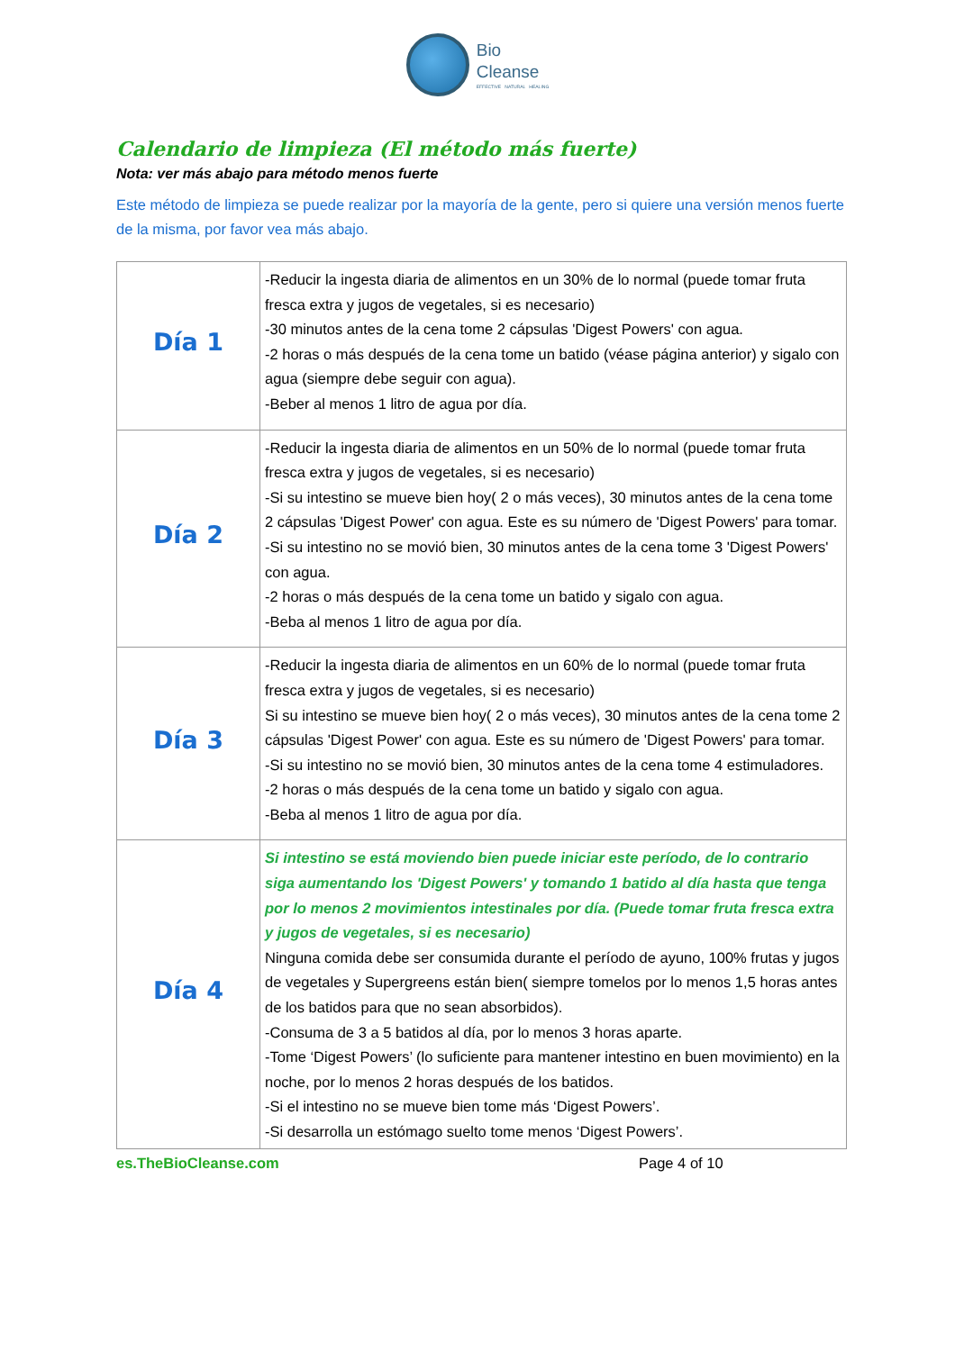Bio
Cleanse
EFFECTIVE NATURAL HEALING
Calendario de limpieza (El método más fuerte)
Nota: ver más abajo para método menos fuerte
Este método de limpieza se puede realizar por la mayoría de la gente, pero si quiere una versión menos fuerte de la misma, por favor vea más abajo.
| Día 1 | -Reducir la ingesta diaria de alimentos en un 30% de lo normal (puede tomar fruta fresca extra y jugos de vegetales, si es necesario) -30 minutos antes de la cena tome 2 cápsulas 'Digest Powers' con agua. -2 horas o más después de la cena tome un batido (véase página anterior) y sigalo con agua (siempre debe seguir con agua). -Beber al menos 1 litro de agua por día. |
| Día 2 | -Reducir la ingesta diaria de alimentos en un 50% de lo normal (puede tomar fruta fresca extra y jugos de vegetales, si es necesario) -Si su intestino se mueve bien hoy( 2 o más veces), 30 minutos antes de la cena tome 2 cápsulas 'Digest Power' con agua. Este es su número de 'Digest Powers' para tomar. -Si su intestino no se movió bien, 30 minutos antes de la cena tome 3 'Digest Powers' con agua. -2 horas o más después de la cena tome un batido y sigalo con agua. -Beba al menos 1 litro de agua por día. |
| Día 3 | -Reducir la ingesta diaria de alimentos en un 60% de lo normal (puede tomar fruta fresca extra y jugos de vegetales, si es necesario) Si su intestino se mueve bien hoy( 2 o más veces), 30 minutos antes de la cena tome 2 cápsulas 'Digest Power' con agua. Este es su número de 'Digest Powers' para tomar. -Si su intestino no se movió bien, 30 minutos antes de la cena tome 4 estimuladores. -2 horas o más después de la cena tome un batido y sigalo con agua. -Beba al menos 1 litro de agua por día. |
| Día 4 | Si intestino se está moviendo bien puede iniciar este período, de lo contrario siga aumentando los 'Digest Powers' y tomando 1 batido al día hasta que tenga por lo menos 2 movimientos intestinales por día. (Puede tomar fruta fresca extra y jugos de vegetales, si es necesario) Ninguna comida debe ser consumida durante el período de ayuno, 100% frutas y jugos de vegetales y Supergreens están bien( siempre tomelos por lo menos 1,5 horas antes de los batidos para que no sean absorbidos). -Consuma de 3 a 5 batidos al día, por lo menos 3 horas aparte. -Tome ‘Digest Powers’ (lo suficiente para mantener intestino en buen movimiento) en la noche, por lo menos 2 horas después de los batidos. -Si el intestino no se mueve bien tome más ‘Digest Powers’. -Si desarrolla un estómago suelto tome menos ‘Digest Powers’. |
es.TheBioCleanse.com Page 4 of 10